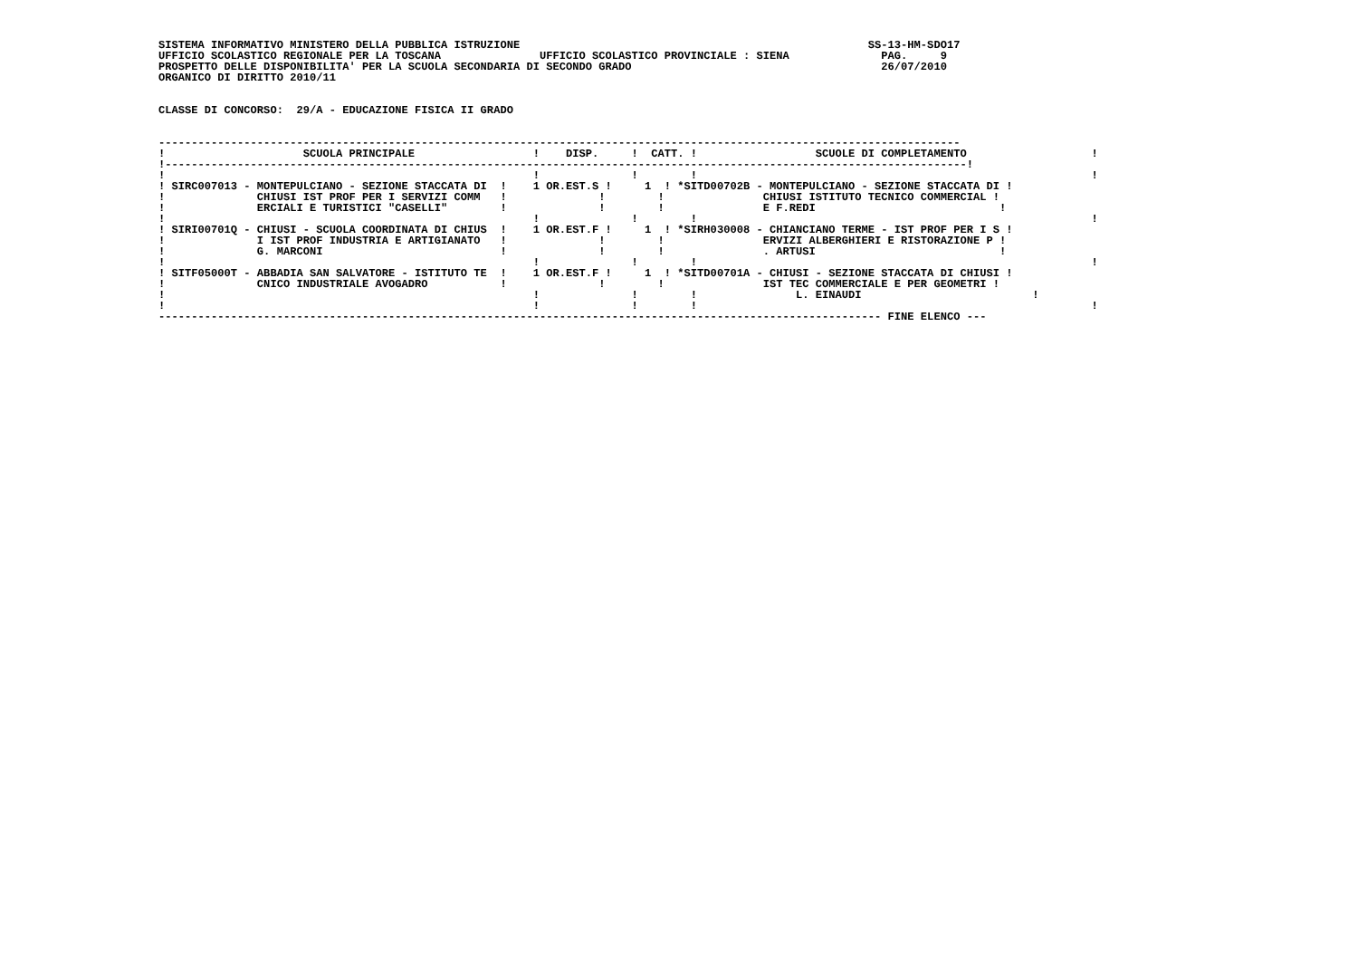SISTEMA INFORMATIVO MINISTERO DELLA PUBBLICA ISTRUZIONE                                                     SS-13-HM-SDO17
UFFICIO SCOLASTICO REGIONALE PER LA TOSCANA               UFFICIO SCOLASTICO PROVINCIALE : SIENA              PAG.     9
PROSPETTO DELLE DISPONIBILITA' PER LA SCUOLA SECONDARIA DI SECONDO GRADO                                      26/07/2010
ORGANICO DI DIRITTO 2010/11


CLASSE DI CONCORSO:  29/A - EDUCAZIONE FISICA II GRADO


--------------------------------------------------------------------------------------------------------------------------
!                     SCUOLA PRINCIPALE                  !    DISP.     !  CATT. !                  SCUOLE DI COMPLETAMENTO                   !
!--------------------------------------------------------------------------------------------------------------------------!
!                                                        !              !        !                                                            !
! SIRC007013 - MONTEPULCIANO - SEZIONE STACCATA DI  !    1 OR.EST.S !     1  ! *SITD00702B - MONTEPULCIANO - SEZIONE STACCATA DI !
!              CHIUSI IST PROF PER I SERVIZI COMM   !              !        !               CHIUSI ISTITUTO TECNICO COMMERCIAL !
!              ERCIALI E TURISTICI "CASELLI"        !              !        !               E F.REDI                            !
!                                                        !              !        !                                                            !
! SIRI00701Q - CHIUSI - SCUOLA COORDINATA DI CHIUS  !    1 OR.EST.F !     1  ! *SIRH030008 - CHIANCIANO TERME - IST PROF PER I S !
!              I IST PROF INDUSTRIA E ARTIGIANATO   !              !        !               ERVIZI ALBERGHIERI E RISTORAZIONE P !
!              G. MARCONI                           !              !        !               . ARTUSI                            !
!                                                        !              !        !                                                            !
! SITF05000T - ABBADIA SAN SALVATORE - ISTITUTO TE  !    1 OR.EST.F !     1  ! *SITD00701A - CHIUSI - SEZIONE STACCATA DI CHIUSI !
!              CNICO INDUSTRIALE AVOGADRO           !              !        !               IST TEC COMMERCIALE E PER GEOMETRI !
!                                                        !              !        !               L. EINAUDI                          !
!                                                        !              !        !                                                            !
-------------------------------------------------------------------------------------------------------------- FINE ELENCO ---